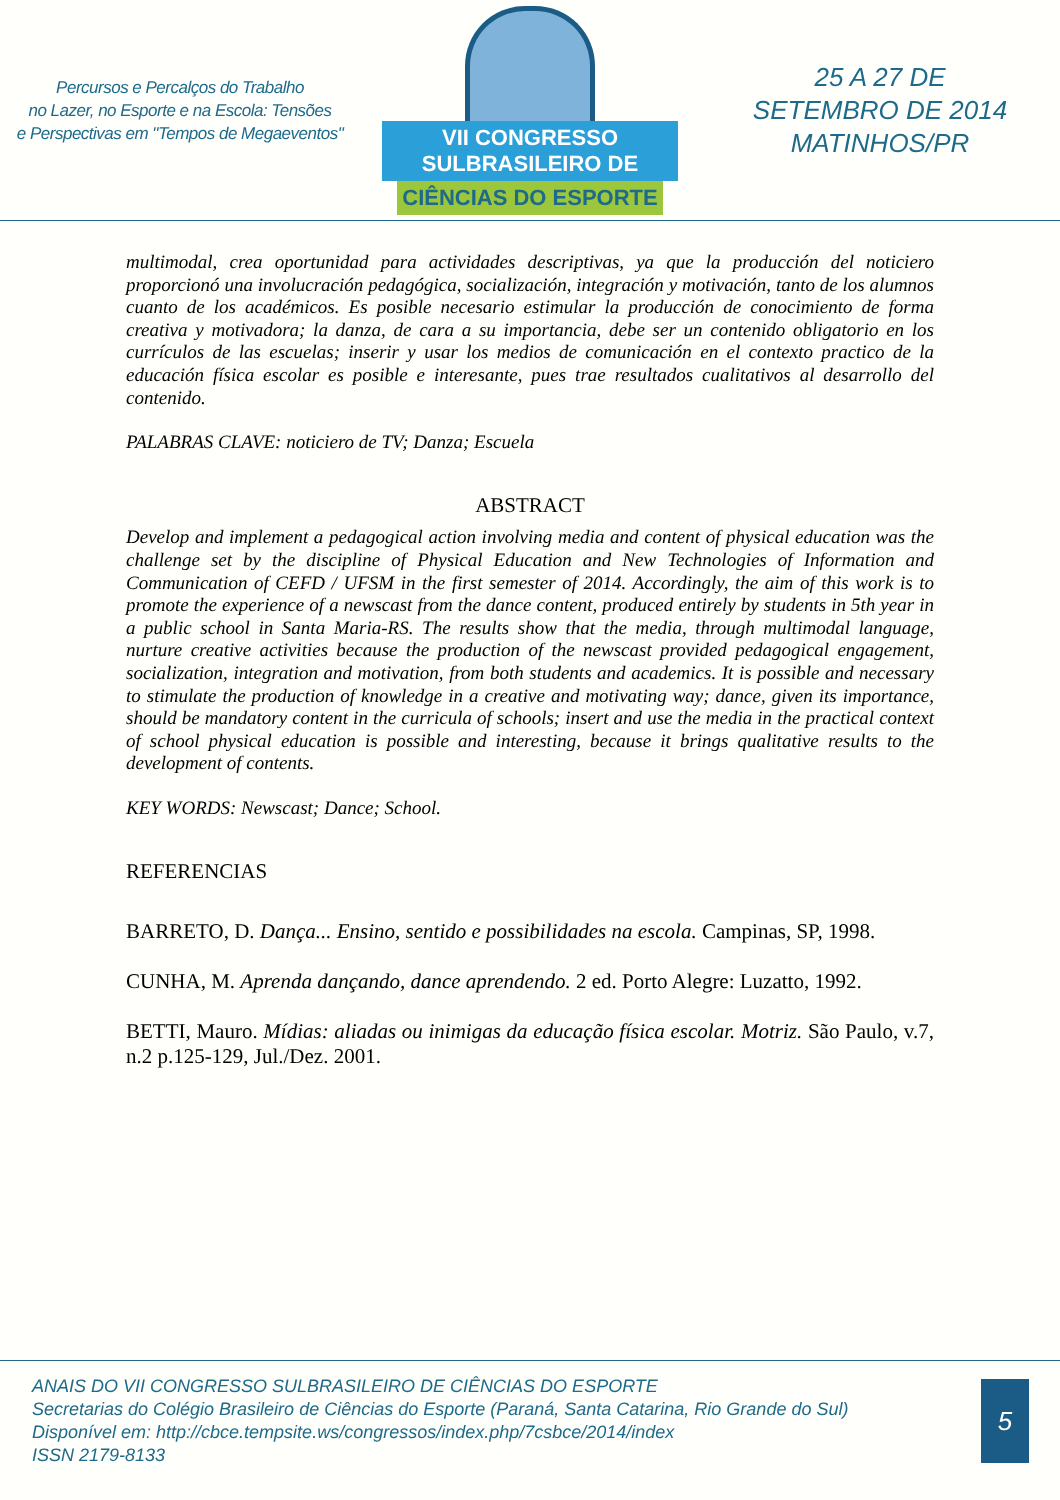Percursos e Percalços do Trabalho
no Lazer, no Esporte e na Escola: Tensões
e Perspectivas em "Tempos de Megaeventos"
VII CONGRESSO SULBRASILEIRO DE
CIÊNCIAS DO ESPORTE
25 A 27 DE
SETEMBRO DE 2014
MATINHOS/PR
multimodal, crea oportunidad para actividades descriptivas, ya que la producción del noticiero proporcionó una involucración pedagógica, socialización, integración y motivación, tanto de los alumnos cuanto de los académicos. Es posible necesario estimular la producción de conocimiento de forma creativa y motivadora; la danza, de cara a su importancia, debe ser un contenido obligatorio en los currículos de las escuelas; inserir y usar los medios de comunicación en el contexto practico de la educación física escolar es posible e interesante, pues trae resultados cualitativos al desarrollo del contenido.
PALABRAS CLAVE: noticiero de TV; Danza; Escuela
ABSTRACT
Develop and implement a pedagogical action involving media and content of physical education was the challenge set by the discipline of Physical Education and New Technologies of Information and Communication of CEFD / UFSM in the first semester of 2014. Accordingly, the aim of this work is to promote the experience of a newscast from the dance content, produced entirely by students in 5th year in a public school in Santa Maria-RS. The results show that the media, through multimodal language, nurture creative activities because the production of the newscast provided pedagogical engagement, socialization, integration and motivation, from both students and academics. It is possible and necessary to stimulate the production of knowledge in a creative and motivating way; dance, given its importance, should be mandatory content in the curricula of schools; insert and use the media in the practical context of school physical education is possible and interesting, because it brings qualitative results to the development of contents.
KEY WORDS: Newscast; Dance; School.
REFERENCIAS
BARRETO, D. Dança... Ensino, sentido e possibilidades na escola. Campinas, SP, 1998.
CUNHA, M. Aprenda dançando, dance aprendendo. 2 ed. Porto Alegre: Luzatto, 1992.
BETTI, Mauro. Mídias: aliadas ou inimigas da educação física escolar. Motriz. São Paulo, v.7, n.2 p.125-129, Jul./Dez. 2001.
ANAIS DO VII CONGRESSO SULBRASILEIRO DE CIÊNCIAS DO ESPORTE
Secretarias do Colégio Brasileiro de Ciências do Esporte (Paraná, Santa Catarina, Rio Grande do Sul)
Disponível em: http://cbce.tempsite.ws/congressos/index.php/7csbce/2014/index
ISSN 2179-8133
5